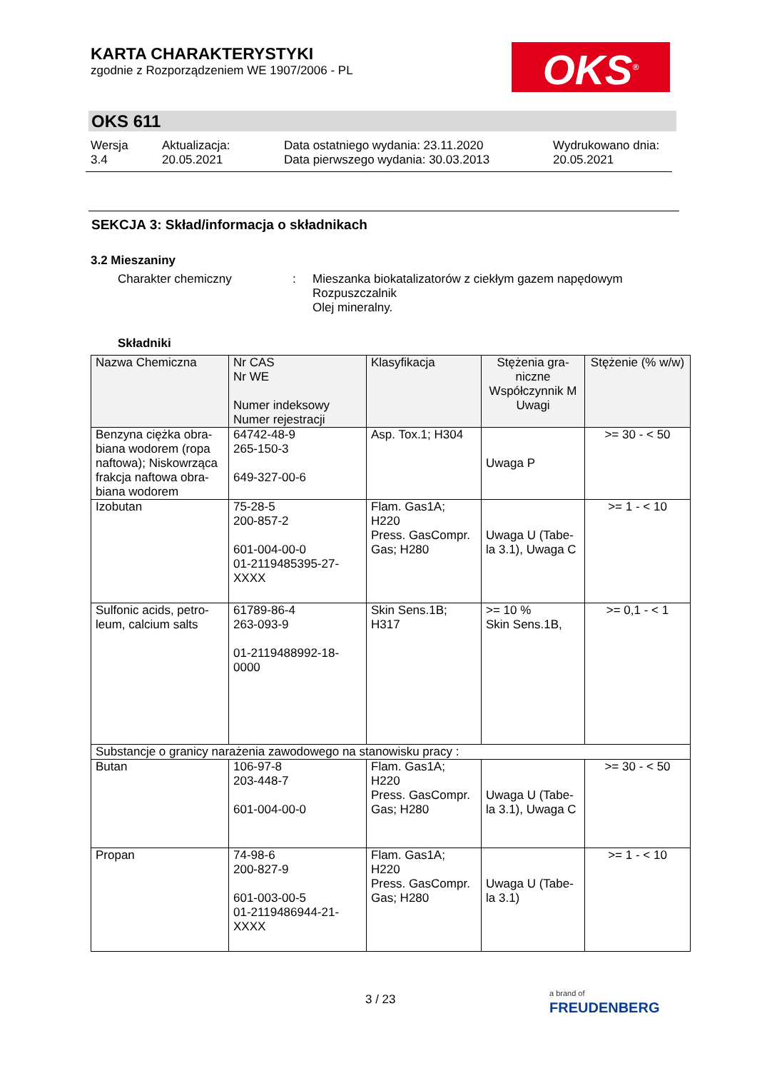KARTA CHARAKTERYSTYKI
zgodnie z Rozporządzeniem WE 1907/2006 - PL
OKS<sup>®</sup>
OKS 611
Wersja
3.4
Aktualizacja:
20.05.2021
Data ostatniego wydania: 23.11.2020
Data pierwszego wydania: 30.03.2013
Wydrukowano dnia:
20.05.2021
SEKCJA 3: Skład/informacja o składnikach
3.2 Mieszaniny
Charakter chemiczny : Mieszanka biokatalizatorów z ciekłym gazem napędowym
Rozpuszczalnik
Olej mineralny.
Składniki
| Nazwa Chemiczna | Nr CAS Nr WE Numer indeksowy Numer rejestracji | Klasyfikacja | Stężenia gra-niczne Współczynnik M Uwagi | Stężenie (% w/w) |
| --- | --- | --- | --- | --- |
| Benzyna ciężka obra-biana wodorem (ropa naftowa); Niskowrząca frakcja naftowa obra-biana wodorem | 64742-48-9 265-150-3 649-327-00-6 | Asp. Tox.1; H304 | Uwaga P | >= 30 - < 50 |
| Izobutan | 75-28-5 200-857-2 601-004-00-0 01-2119485395-27-XXXX | Flam. Gas1A; H220 Press. GasCompr. Gas; H280 | Uwaga U (Tabe-la 3.1), Uwaga C | >= 1 - < 10 |
| Sulfonic acids, petro-leum, calcium salts | 61789-86-4 263-093-9 01-2119488992-18-0000 | Skin Sens.1B; H317 | >= 10 % Skin Sens.1B, | >= 0,1 - < 1 |
| Substancje o granicy narażenia zawodowego na stanowisku pracy : | | | | |
| Butan | 106-97-8 203-448-7 601-004-00-0 | Flam. Gas1A; H220 Press. GasCompr. Gas; H280 | Uwaga U (Tabe-la 3.1), Uwaga C | >= 30 - < 50 |
| Propan | 74-98-6 200-827-9 601-003-00-5 01-2119486944-21-XXXX | Flam. Gas1A; H220 Press. GasCompr. Gas; H280 | Uwaga U (Tabe-la 3.1) | >= 1 - < 10 |
3 / 23
a brand of
FREUDENBERG